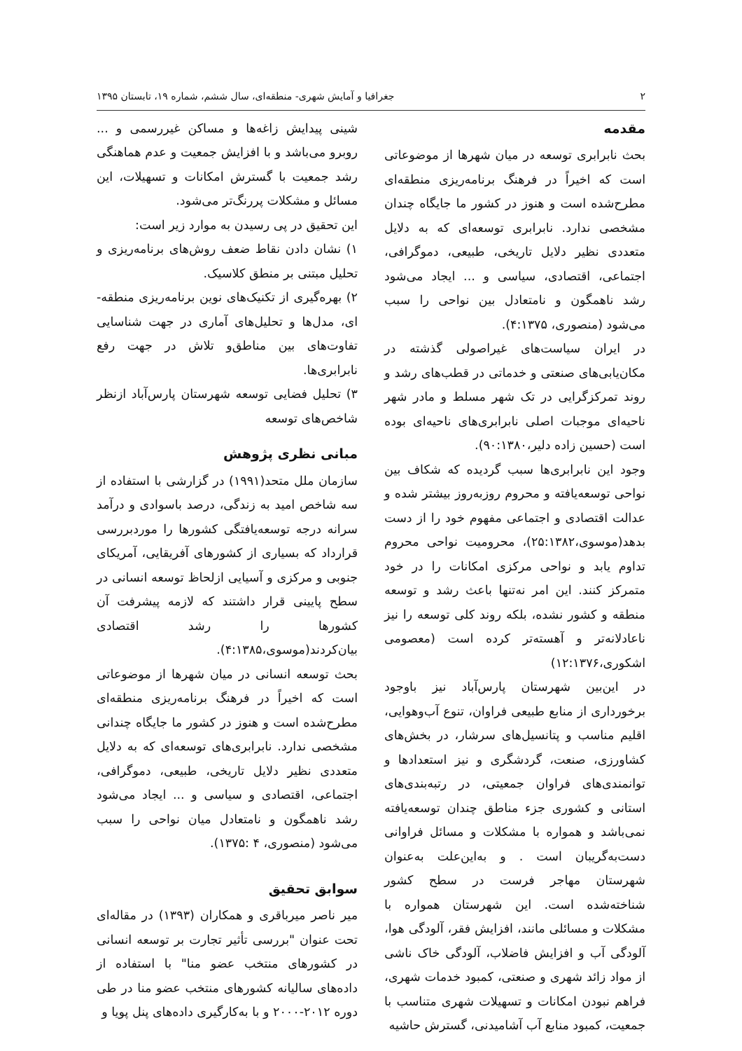۲ جغرافیا و آمایش شهری- منطقه‌ای، سال ششم، شماره ۱۹، تابستان ۱۳۹۵
مقدمه
بحث نابرابری توسعه در میان شهرها از موضوعاتی است که اخیراً در فرهنگ برنامه‌ریزی منطقه‌ای مطرح‌شده است و هنوز در کشور ما جایگاه چندان مشخصی ندارد. نابرابری توسعه‌ای که به دلایل متعددی نظیر دلایل تاریخی، طبیعی، دموگرافی، اجتماعی، اقتصادی، سیاسی و ... ایجاد می‌شود رشد ناهمگون و نامتعادل بین نواحی را سبب می‌شود (منصوری، ۴:۱۳۷۵).
در ایران سیاست‌های غیراصولی گذشته در مکان‌یابی‌های صنعتی و خدماتی در قطب‌های رشد و روند تمرکزگرایی در تک شهر مسلط و مادر شهر ناحیه‌ای موجبات اصلی نابرابری‌های ناحیه‌ای بوده است (حسین زاده دلیر،۹۰:۱۳۸۰).
وجود این نابرابری‌ها سبب گردیده که شکاف بین نواحی توسعه‌یافته و محروم روزبه‌روز بیشتر شده و عدالت اقتصادی و اجتماعی مفهوم خود را از دست بدهد(موسوی،۲۵:۱۳۸۲)، محرومیت نواحی محروم تداوم یابد و نواحی مرکزی امکانات را در خود متمرکز کنند. این امر نه‌تنها باعث رشد و توسعه منطقه و کشور نشده، بلکه روند کلی توسعه را نیز ناعادلانه‌تر و آهسته‌تر کرده است (معصومی اشکوری،۱۲:۱۳۷۶)
در این‌بین شهرستان پارس‌آباد نیز باوجود برخورداری از منابع طبیعی فراوان، تنوع آب‌وهوایی، اقلیم مناسب و پتانسیل‌های سرشار، در بخش‌های کشاورزی، صنعت، گردشگری و نیز استعدادها و توانمندی‌های فراوان جمعیتی، در رتبه‌بندی‌های استانی و کشوری جزء مناطق چندان توسعه‌یافته نمی‌باشد و همواره با مشکلات و مسائل فراوانی دست‌به‌گریبان است . و به‌این‌علت به‌عنوان شهرستان مهاجر فرست در سطح کشور شناخته‌شده است. این شهرستان همواره با مشکلات و مسائلی مانند، افزایش فقر، آلودگی هوا، آلودگی آب و افزایش فاضلاب، آلودگی خاک ناشی از مواد زائد شهری و صنعتی، کمبود خدمات شهری، فراهم نبودن امکانات و تسهیلات شهری متناسب با جمعیت، کمبود منابع آب آشامیدنی، گسترش حاشیه
شینی پیدایش زاغه‌ها و مساکن غیررسمی و ... روبرو می‌باشد و با افزایش جمعیت و عدم هماهنگی رشد جمعیت با گسترش امکانات و تسهیلات، این مسائل و مشکلات پررنگ‌تر می‌شود.
این تحقیق در پی رسیدن به موارد زیر است:
۱) نشان دادن نقاط ضعف روش‌های برنامه‌ریزی و تحلیل مبتنی بر منطق کلاسیک.
۲) بهره‌گیری از تکنیک‌های نوین برنامه‌ریزی منطقه-ای، مدل‌ها و تحلیل‌های آماری در جهت شناسایی تفاوت‌های بین مناطق‌و تلاش در جهت رفع نابرابری‌ها.
۳) تحلیل فضایی توسعه شهرستان پارس‌آباد ازنظر شاخص‌های توسعه
مبانی نظری پژوهش
سازمان ملل متحد(۱۹۹۱) در گزارشی با استفاده از سه شاخص امید به زندگی، درصد باسوادی و درآمد سرانه درجه توسعه‌یافتگی کشورها را موردبررسی قرارداد که بسیاری از کشورهای آفریقایی، آمریکای جنوبی و مرکزی و آسیایی ازلحاظ توسعه انسانی در سطح پایینی قرار داشتند که لازمه پیشرفت آن کشورها را رشد اقتصادی بیان‌کردند(موسوی،۴:۱۳۸۵).
بحث توسعه انسانی در میان شهرها از موضوعاتی است که اخیراً در فرهنگ برنامه‌ریزی منطقه‌ای مطرح‌شده است و هنوز در کشور ما جایگاه چندانی مشخصی ندارد. نابرابری‌های توسعه‌ای که به دلایل متعددی نظیر دلایل تاریخی، طبیعی، دموگرافی، اجتماعی، اقتصادی و سیاسی و ... ایجاد می‌شود رشد ناهمگون و نامتعادل میان نواحی را سبب می‌شود (منصوری، ۴ :۱۳۷۵).
سوابق تحقیق
میر ناصر میرباقری و همکاران (۱۳۹۳) در مقاله‌ای تحت عنوان "بررسی تأثیر تجارت بر توسعه انسانی در کشورهای منتخب عضو منا" با استفاده از داده‌های سالیانه کشورهای منتخب عضو منا در طی دوره ۲۰۱۲-۲۰۰۰ و با به‌کارگیری داده‌های پنل پویا و